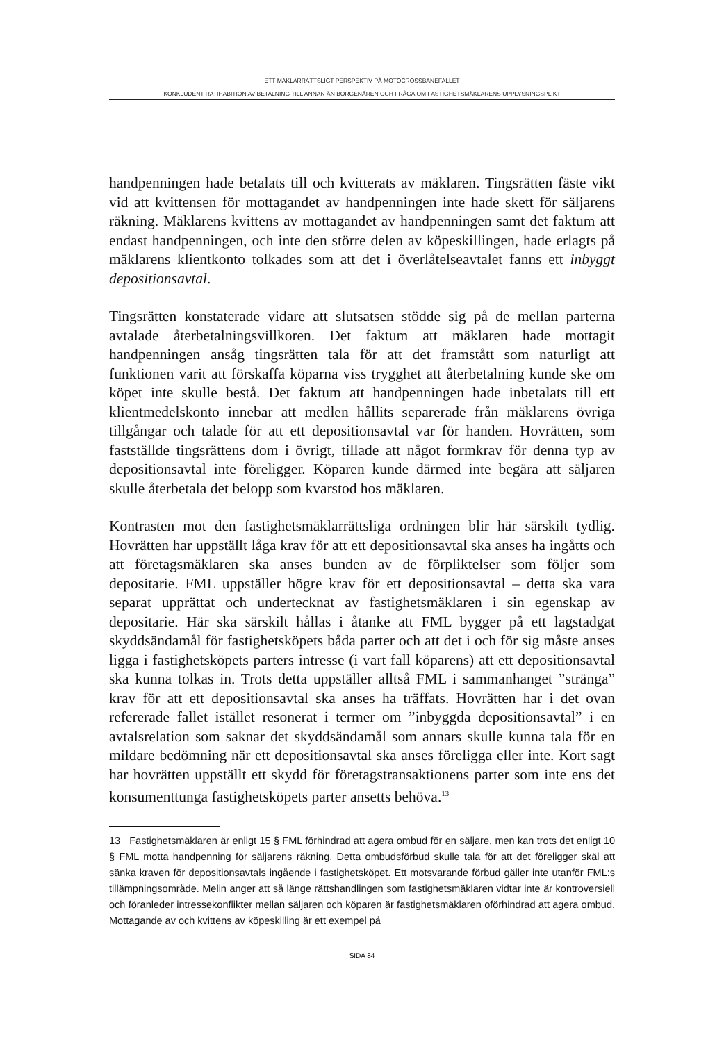ETT MÄKLARRÄTTSLIGT PERSPEKTIV PÅ MOTOCROSSBANEFALLET
KONKLUDENT RATIHABITION AV BETALNING TILL ANNAN ÄN BORGENÄREN OCH FRÅGA OM FASTIGHETSMÄKLARENS UPPLYSNINGSPLIKT
handpenningen hade betalats till och kvitterats av mäklaren. Tingsrätten fäste vikt vid att kvittensen för mottagandet av handpenningen inte hade skett för säljarens räkning. Mäklarens kvittens av mottagandet av handpenningen samt det faktum att endast handpenningen, och inte den större delen av köpe­skillingen, hade erlagts på mäklarens klientkonto tolkades som att det i överlåtelseavtalet fanns ett inbyggt depositionsavtal.
Tingsrätten konstaterade vidare att slutsatsen stödde sig på de mellan parterna avtalade återbetalningsvillkoren. Det faktum att mäklaren hade mottagit handpenningen ansåg tingsrätten tala för att det framstått som naturligt att funktionen varit att förskaffa köparna viss trygghet att återbetalning kunde ske om köpet inte skulle bestå. Det faktum att handpenningen hade in­betalats till ett klientmedelskonto innebar att medlen hållits separerade från mäklarens övriga tillgångar och talade för att ett depositionsavtal var för handen. Hovrätten, som fastställde tingsrättens dom i övrigt, tillade att något formkrav för denna typ av depositionsavtal inte föreligger. Köparen kunde därmed inte begära att säljaren skulle återbetala det belopp som kvarstod hos mäklaren.
Kontrasten mot den fastighetsmäklarrättsliga ordningen blir här särskilt tydlig. Hovrätten har uppställt låga krav för att ett depositionsavtal ska anses ha ingåtts och att företagsmäklaren ska anses bunden av de förpliktelser som följer som depositarie. FML uppställer högre krav för ett depositions­avtal – detta ska vara separat upprättat och undertecknat av fastighetsmäklaren i sin egenskap av depositarie. Här ska särskilt hållas i åtanke att FML bygger på ett lagstadgat skyddsändamål för fastighetsköpets båda parter och att det i och för sig måste anses ligga i fastighetsköpets parters intresse (i vart fall köparens) att ett depositionsavtal ska kunna tolkas in. Trots detta uppställer alltså FML i sammanhanget ”stränga” krav för att ett depositionsavtal ska anses ha träffats. Hovrätten har i det ovan refererade fallet istället resonerat i termer om ”inbyggda depositionsavtal” i en avtalsrelation som saknar det skyddsändamål som annars skulle kunna tala för en mildare bedömning när ett depositionsavtal ska anses föreligga eller inte. Kort sagt har hovrätten uppställt ett skydd för företagstransaktionens parter som inte ens det konsumenttunga fastighets­köpets parter ansetts behöva.<sup>13</sup>
13 Fastighetsmäklaren är enligt 15 § FML förhindrad att agera ombud för en säljare, men kan trots det enligt 10 § FML motta handpenning för säljarens räkning. Detta ombuds­förbud skulle tala för att det föreligger skäl att sänka kraven för depositionsavtals ingående i fastighetsköpet. Ett motsvarande förbud gäller inte utanför FML:s tillämpningsområde. Melin anger att så länge rättshandlingen som fastighetsmäklaren vidtar inte är kontroversiell och föranleder intressekonflikter mellan säljaren och köparen är fastighetsmäklaren oförhindrad att agera ombud. Mottagande av och kvittens av köpeskilling är ett exempel på
SIDA 84